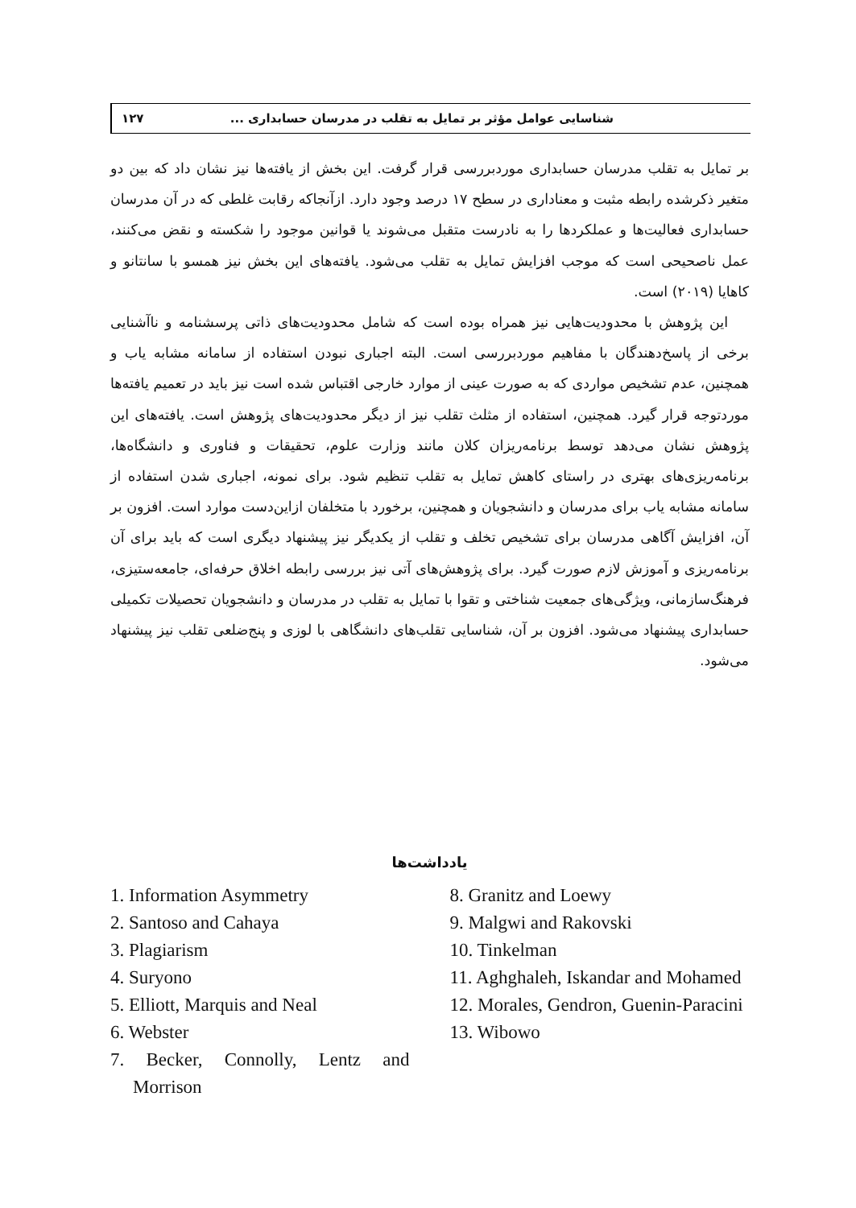شناسایی عوامل مؤثر بر تمایل به تقلب در مدرسان حسابداری ... ۱۲۷
بر تمایل به تقلب مدرسان حسابداری موردبررسی قرار گرفت. این بخش از یافته‌ها نیز نشان داد که بین دو متغیر ذکرشده رابطه مثبت و معناداری در سطح ۱۷ درصد وجود دارد. ازآنجاکه رقابت غلطی که در آن مدرسان حسابداری فعالیت‌ها و عملکردها را به نادرست متقبل می‌شوند یا قوانین موجود را شکسته و نقض می‌کنند، عمل ناصحیحی است که موجب افزایش تمایل به تقلب می‌شود. یافته‌های این بخش نیز همسو با سانتانو و کاهایا (۲۰۱۹) است.
این پژوهش با محدودیت‌هایی نیز همراه بوده است که شامل محدودیت‌های ذاتی پرسشنامه و ناآشنایی برخی از پاسخ‌دهندگان با مفاهیم موردبررسی است. البته اجباری نبودن استفاده از سامانه مشابه یاب و همچنین، عدم تشخیص مواردی که به صورت عینی از موارد خارجی اقتباس شده است نیز باید در تعمیم یافته‌ها موردتوجه قرار گیرد. همچنین، استفاده از مثلث تقلب نیز از دیگر محدودیت‌های پژوهش است. یافته‌های این پژوهش نشان می‌دهد توسط برنامه‌ریزان کلان مانند وزارت علوم، تحقیقات و فناوری و دانشگاه‌ها، برنامه‌ریزی‌های بهتری در راستای کاهش تمایل به تقلب تنظیم شود. برای نمونه، اجباری شدن استفاده از سامانه مشابه یاب برای مدرسان و دانشجویان و همچنین، برخورد با متخلفان ازاین‌دست موارد است. افزون بر آن، افزایش آگاهی مدرسان برای تشخیص تخلف و تقلب از یکدیگر نیز پیشنهاد دیگری است که باید برای آن برنامه‌ریزی و آموزش لازم صورت گیرد. برای پژوهش‌های آتی نیز بررسی رابطه اخلاق حرفه‌ای، جامعه‌ستیزی، فرهنگ‌سازمانی، ویژگی‌های جمعیت شناختی و تقوا با تمایل به تقلب در مدرسان و دانشجویان تحصیلات تکمیلی حسابداری پیشنهاد می‌شود. افزون بر آن، شناسایی تقلب‌های دانشگاهی با لوزی و پنج‌ضلعی تقلب نیز پیشنهاد می‌شود.
یادداشت‌ها
1. Information Asymmetry
2. Santoso and Cahaya
3. Plagiarism
4. Suryono
5. Elliott, Marquis and Neal
6. Webster
7. Becker, Connolly, Lentz and Morrison
8. Granitz and Loewy
9. Malgwi and Rakovski
10. Tinkelman
11. Aghghaleh, Iskandar and Mohamed
12. Morales, Gendron, Guenin-Paracini
13. Wibowo